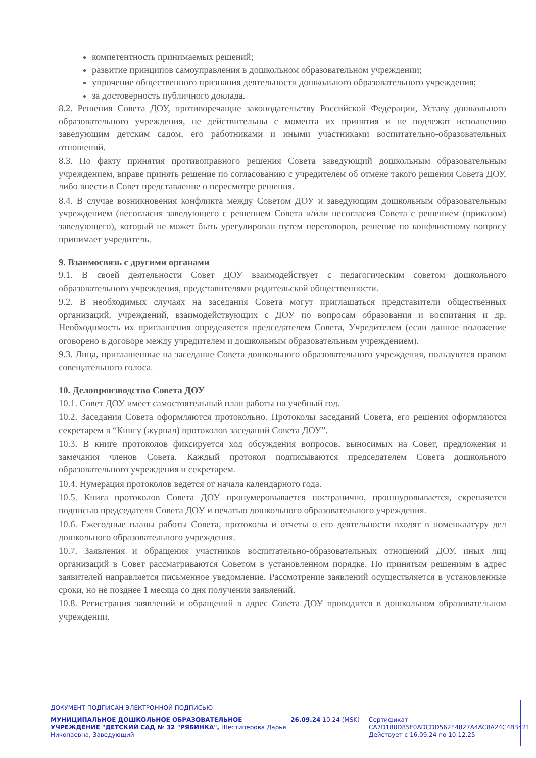компетентность принимаемых решений;
развитие принципов самоуправления в дошкольном образовательном учреждении;
упрочение общественного признания деятельности дошкольного образовательного учреждения;
за достоверность публичного доклада.
8.2. Решения Совета ДОУ, противоречащие законодательству Российской Федерации, Уставу дошкольного образовательного учреждения, не действительны с момента их принятия и не подлежат исполнению заведующим детским садом, его работниками и иными участниками воспитательно-образовательных отношений.
8.3. По факту принятия противоправного решения Совета заведующий дошкольным образовательным учреждением, вправе принять решение по согласованию с учредителем об отмене такого решения Совета ДОУ, либо внести в Совет представление о пересмотре решения.
8.4. В случае возникновения конфликта между Советом ДОУ и заведующим дошкольным образовательным учреждением (несогласия заведующего с решением Совета и/или несогласия Совета с решением (приказом) заведующего), который не может быть урегулирован путем переговоров, решение по конфликтному вопросу принимает учредитель.
9. Взаимосвязь с другими органами
9.1. В своей деятельности Совет ДОУ взаимодействует с педагогическим советом дошкольного образовательного учреждения, представителями родительской общественности.
9.2. В необходимых случаях на заседания Совета могут приглашаться представители общественных организаций, учреждений, взаимодействующих с ДОУ по вопросам образования и воспитания и др. Необходимость их приглашения определяется председателем Совета, Учредителем (если данное положение оговорено в договоре между учредителем и дошкольным образовательным учреждением).
9.3. Лица, приглашенные на заседание Совета дошкольного образовательного учреждения, пользуются правом совещательного голоса.
10. Делопроизводство Совета ДОУ
10.1. Совет ДОУ имеет самостоятельный план работы на учебный год.
10.2. Заседания Совета оформляются протокольно. Протоколы заседаний Совета, его решения оформляются секретарем в “Книгу (журнал) протоколов заседаний Совета ДОУ”.
10.3. В книге протоколов фиксируется ход обсуждения вопросов, выносимых на Совет, предложения и замечания членов Совета. Каждый протокол подписываются председателем Совета дошкольного образовательного учреждения и секретарем.
10.4. Нумерация протоколов ведется от начала календарного года.
10.5. Книга протоколов Совета ДОУ пронумеровывается постранично, прошнуровывается, скрепляется подписью председателя Совета ДОУ и печатью дошкольного образовательного учреждения.
10.6. Ежегодные планы работы Совета, протоколы и отчеты о его деятельности входят в номенклатуру дел дошкольного образовательного учреждения.
10.7. Заявления и обращения участников воспитательно-образовательных отношений ДОУ, иных лиц организаций в Совет рассматриваются Советом в установленном порядке. По принятым решениям в адрес заявителей направляется письменное уведомление. Рассмотрение заявлений осуществляется в установленные сроки, но не позднее 1 месяца со дня получения заявлений.
10.8. Регистрация заявлений и обращений в адрес Совета ДОУ проводится в дошкольном образовательном учреждении.
ДОКУМЕНТ ПОДПИСАН ЭЛЕКТРОННОЙ ПОДПИСЬЮ
МУНИЦИПАЛЬНОЕ ДОШКОЛЬНОЕ ОБРАЗОВАТЕЛЬНОЕ УЧРЕЖДЕНИЕ "ДЕТСКИЙ САД № 32 "РЯБИНКА", Шестипёрова Дарья Николаевна, Заведующий
26.09.24 10:24 (MSK) Сертификат CA7D180D85F0ADCDD562E4827A4AC8A24C4B3421 Действует с 16.09.24 по 10.12.25